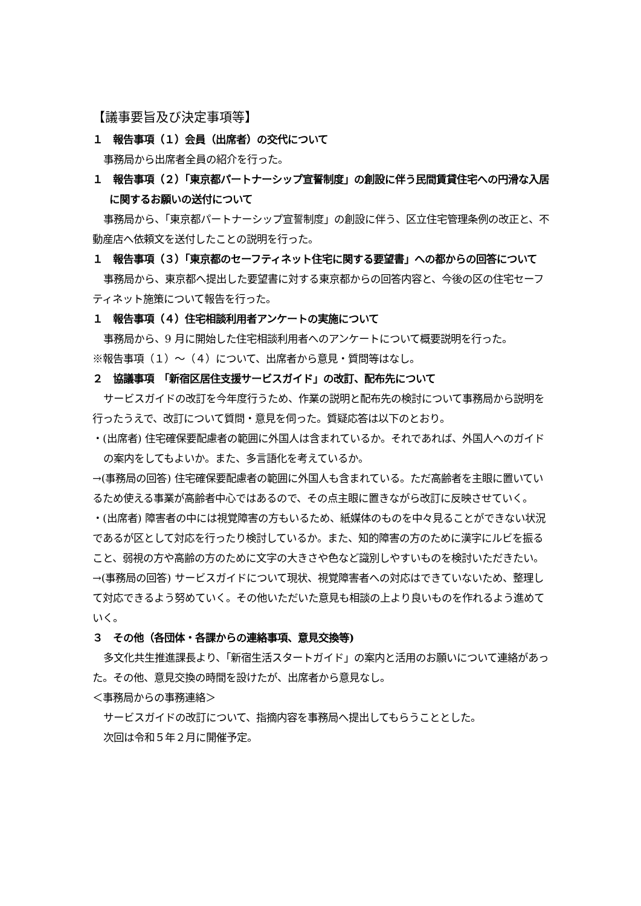【議事要旨及び決定事項等】
１　報告事項（１）会員（出席者）の交代について
事務局から出席者全員の紹介を行った。
１　報告事項（２）「東京都パートナーシップ宣誓制度」の創設に伴う民間賃貸住宅への円滑な入居に関するお願いの送付について
事務局から、「東京都パートナーシップ宣誓制度」の創設に伴う、区立住宅管理条例の改正と、不動産店へ依頼文を送付したことの説明を行った。
１　報告事項（３）「東京都のセーフティネット住宅に関する要望書」への都からの回答について
事務局から、東京都へ提出した要望書に対する東京都からの回答内容と、今後の区の住宅セーフティネット施策について報告を行った。
１　報告事項（４）住宅相談利用者アンケートの実施について
事務局から、9 月に開始した住宅相談利用者へのアンケートについて概要説明を行った。
※報告事項（１）～（４）について、出席者から意見・質問等はなし。
２　協議事項　「新宿区居住支援サービスガイド」の改訂、配布先について
サービスガイドの改訂を今年度行うため、作業の説明と配布先の検討について事務局から説明を行ったうえで、改訂について質問・意見を伺った。質疑応答は以下のとおり。
・(出席者) 住宅確保要配慮者の範囲に外国人は含まれているか。それであれば、外国人へのガイドの案内をしてもよいか。また、多言語化を考えているか。
→(事務局の回答) 住宅確保要配慮者の範囲に外国人も含まれている。ただ高齢者を主眼に置いているため使える事業が高齢者中心ではあるので、その点主眼に置きながら改訂に反映させていく。
・(出席者) 障害者の中には視覚障害の方もいるため、紙媒体のものを中々見ることができない状況であるが区として対応を行ったり検討しているか。また、知的障害の方のために漢字にルビを振ること、弱視の方や高齢の方のために文字の大きさや色など識別しやすいものを検討いただきたい。
→(事務局の回答) サービスガイドについて現状、視覚障害者への対応はできていないため、整理して対応できるよう努めていく。その他いただいた意見も相談の上より良いものを作れるよう進めていく。
３　その他（各団体・各課からの連絡事項、意見交換等)
多文化共生推進課長より、「新宿生活スタートガイド」の案内と活用のお願いについて連絡があった。その他、意見交換の時間を設けたが、出席者から意見なし。
＜事務局からの事務連絡＞
サービスガイドの改訂について、指摘内容を事務局へ提出してもらうこととした。
次回は令和５年２月に開催予定。